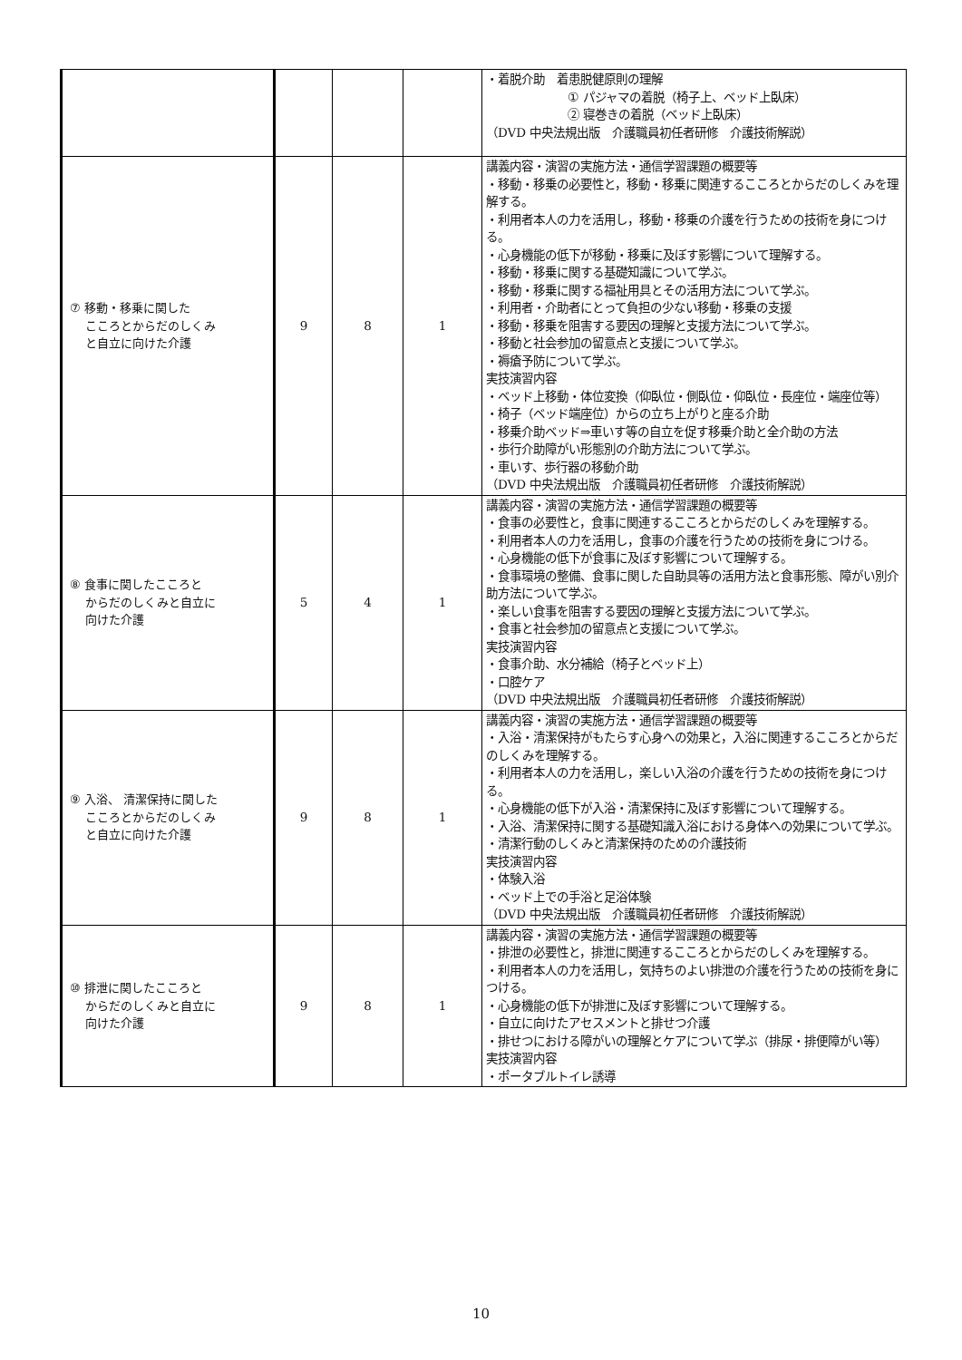| | | | | ・着脱介助 着患脱健原則の理解 ① パジャマの着脱（椅子上、ベッド上臥床） ② 寝巻きの着脱（ベッド上臥床） （DVD 中央法規出版 介護職員初任者研修 介護技術解説） |
| ⑦ 移動・移乗に関した こころとからだのしくみ と自立に向けた介護 | 9 | 8 | 1 | 講義内容・演習の実施方法・通信学習課題の概要等 ・移動・移乗の必要性と，移動・移乗に関連するこころとからだのしくみを理解する。 ・利用者本人の力を活用し，移動・移乗の介護を行うための技術を身につける。 ・心身機能の低下が移動・移乗に及ぼす影響について理解する。 ・移動・移乗に関する基礎知識について学ぶ。 ・移動・移乗に関する福祉用具とその活用方法について学ぶ。 ・利用者・介助者にとって負担の少ない移動・移乗の支援 ・移動・移乗を阻害する要因の理解と支援方法について学ぶ。 ・移動と社会参加の留意点と支援について学ぶ。 ・褥瘡予防について学ぶ。 実技演習内容 ・ベッド上移動・体位変換（仰臥位・側臥位・仰臥位・長座位・端座位等） ・椅子（ベッド端座位）からの立ち上がりと座る介助 ・移乗介助ベッド⇒車いす等の自立を促す移乗介助と全介助の方法 ・歩行介助障がい形態別の介助方法について学ぶ。 ・車いす、歩行器の移動介助 （DVD 中央法規出版 介護職員初任者研修 介護技術解説） |
| ⑧ 食事に関したこころと からだのしくみと自立に 向けた介護 | 5 | 4 | 1 | 講義内容・演習の実施方法・通信学習課題の概要等 ・食事の必要性と，食事に関連するこころとからだのしくみを理解する。 ・利用者本人の力を活用し，食事の介護を行うための技術を身につける。 ・心身機能の低下が食事に及ぼす影響について理解する。 ・食事環境の整備、食事に関した自助具等の活用方法と食事形態、障がい別介助方法について学ぶ。 ・楽しい食事を阻害する要因の理解と支援方法について学ぶ。 ・食事と社会参加の留意点と支援について学ぶ。 実技演習内容 ・食事介助、水分補給（椅子とベッド上） ・口腔ケア （DVD 中央法規出版 介護職員初任者研修 介護技術解説） |
| ⑨ 入浴、 清潔保持に関した こころとからだのしくみ と自立に向けた介護 | 9 | 8 | 1 | 講義内容・演習の実施方法・通信学習課題の概要等 ・入浴・清潔保持がもたらす心身への効果と，入浴に関連するこころとからだのしくみを理解する。 ・利用者本人の力を活用し，楽しい入浴の介護を行うための技術を身につける。 ・心身機能の低下が入浴・清潔保持に及ぼす影響について理解する。 ・入浴、清潔保持に関する基礎知識入浴における身体への効果について学ぶ。 ・清潔行動のしくみと清潔保持のための介護技術 実技演習内容 ・体験入浴 ・ベッド上での手浴と足浴体験 （DVD 中央法規出版 介護職員初任者研修 介護技術解説） |
| ⑩ 排泄に関したこころと からだのしくみと自立に 向けた介護 | 9 | 8 | 1 | 講義内容・演習の実施方法・通信学習課題の概要等 ・排泄の必要性と，排泄に関連するこころとからだのしくみを理解する。 ・利用者本人の力を活用し，気持ちのよい排泄の介護を行うための技術を身につける。 ・心身機能の低下が排泄に及ぼす影響について理解する。 ・自立に向けたアセスメントと排せつ介護 ・排せつにおける障がいの理解とケアについて学ぶ（排尿・排便障がい等） 実技演習内容 ・ポータブルトイレ誘導 |
10